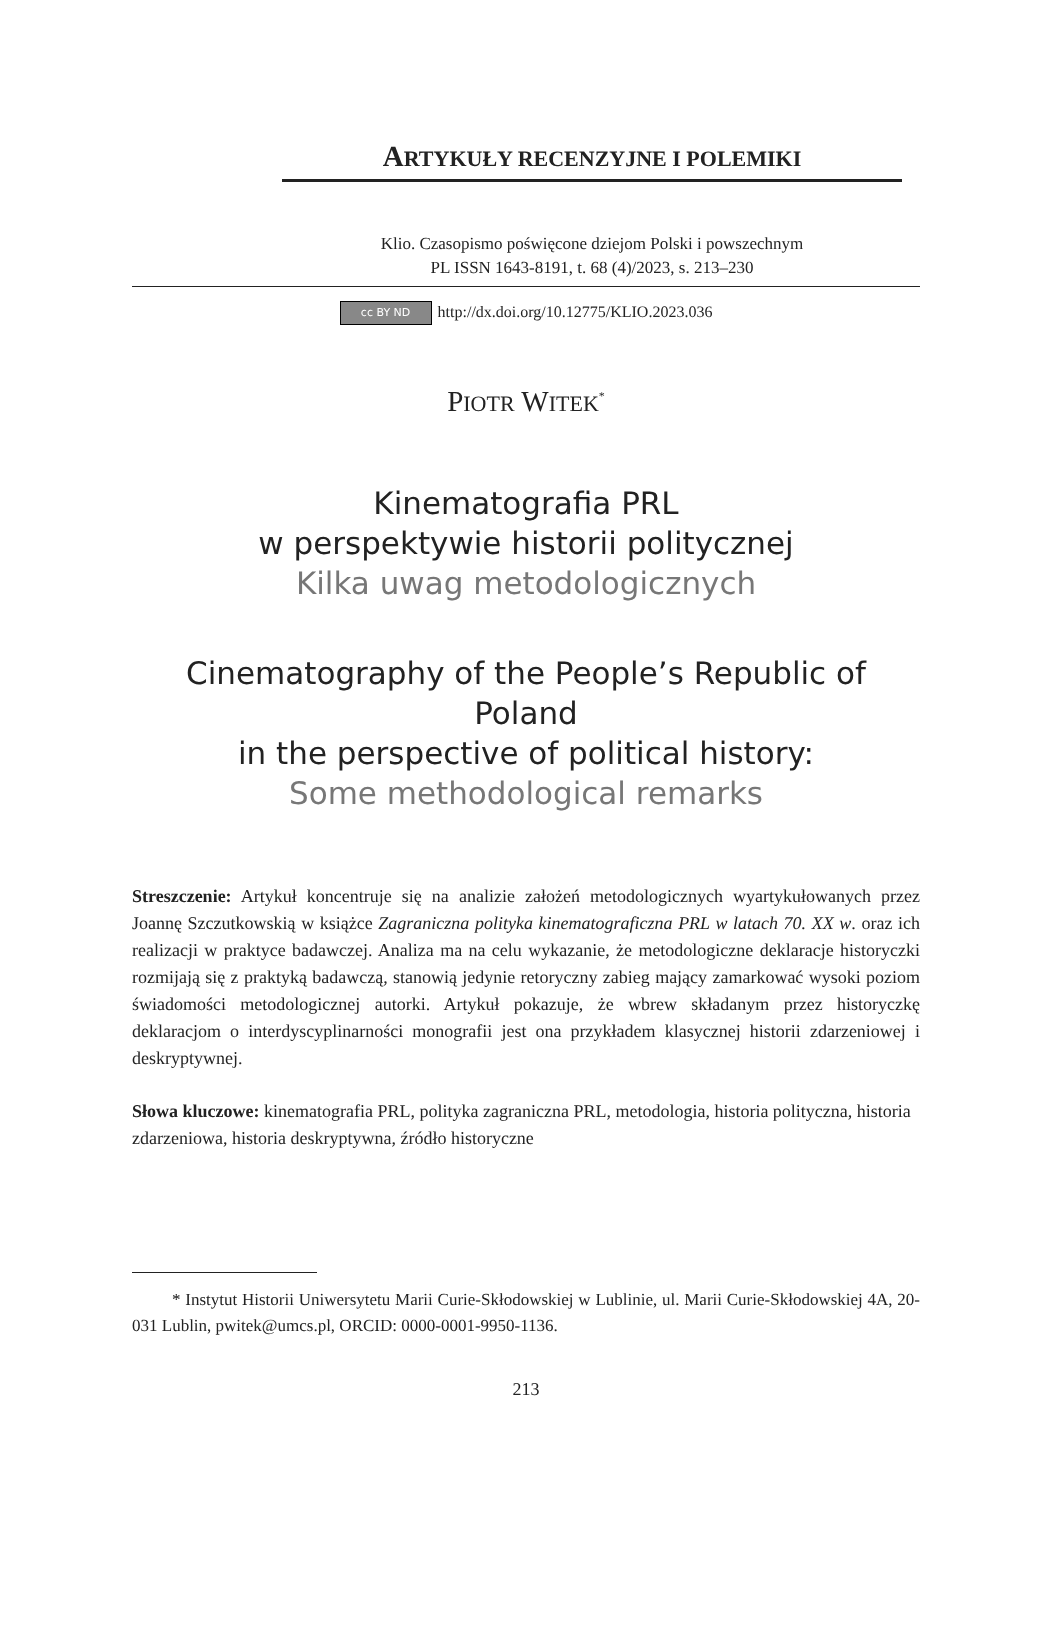ARTYKUŁY RECENZYJNE I POLEMIKI
Klio. Czasopismo poświęcone dziejom Polski i powszechnym
PL ISSN 1643-8191, t. 68 (4)/2023, s. 213–230
cc BY ND http://dx.doi.org/10.12775/KLIO.2023.036
PIOTR WITEK<sup>*</sup>
Kinematografia PRL
w perspektywie historii politycznej
Kilka uwag metodologicznych
Cinematography of the People’s Republic of Poland
in the perspective of political history:
Some methodological remarks
Streszczenie: Artykuł koncentruje się na analizie założeń metodologicznych wyartykułowanych przez Joannę Szczutkowskią w książce Zagraniczna polityka kinematograficzna PRL w latach 70. XX w. oraz ich realizacji w praktyce badawczej. Analiza ma na celu wykazanie, że metodologiczne deklaracje historyczki rozmijają się z praktyką badawczą, stanowią jedynie retoryczny zabieg mający zamarkować wysoki poziom świadomości metodologicznej autorki. Artykuł pokazuje, że wbrew składanym przez historyczkę deklaracjom o interdyscyplinarności monografii jest ona przykładem klasycznej historii zdarzeniowej i deskryptywnej.
Słowa kluczowe: kinematografia PRL, polityka zagraniczna PRL, metodologia, historia polityczna, historia zdarzeniowa, historia deskryptywna, źródło historyczne
* Instytut Historii Uniwersytetu Marii Curie-Skłodowskiej w Lublinie, ul. Marii Curie-Skłodowskiej 4A, 20-031 Lublin, pwitek@umcs.pl, ORCID: 0000-0001-9950-1136.
213